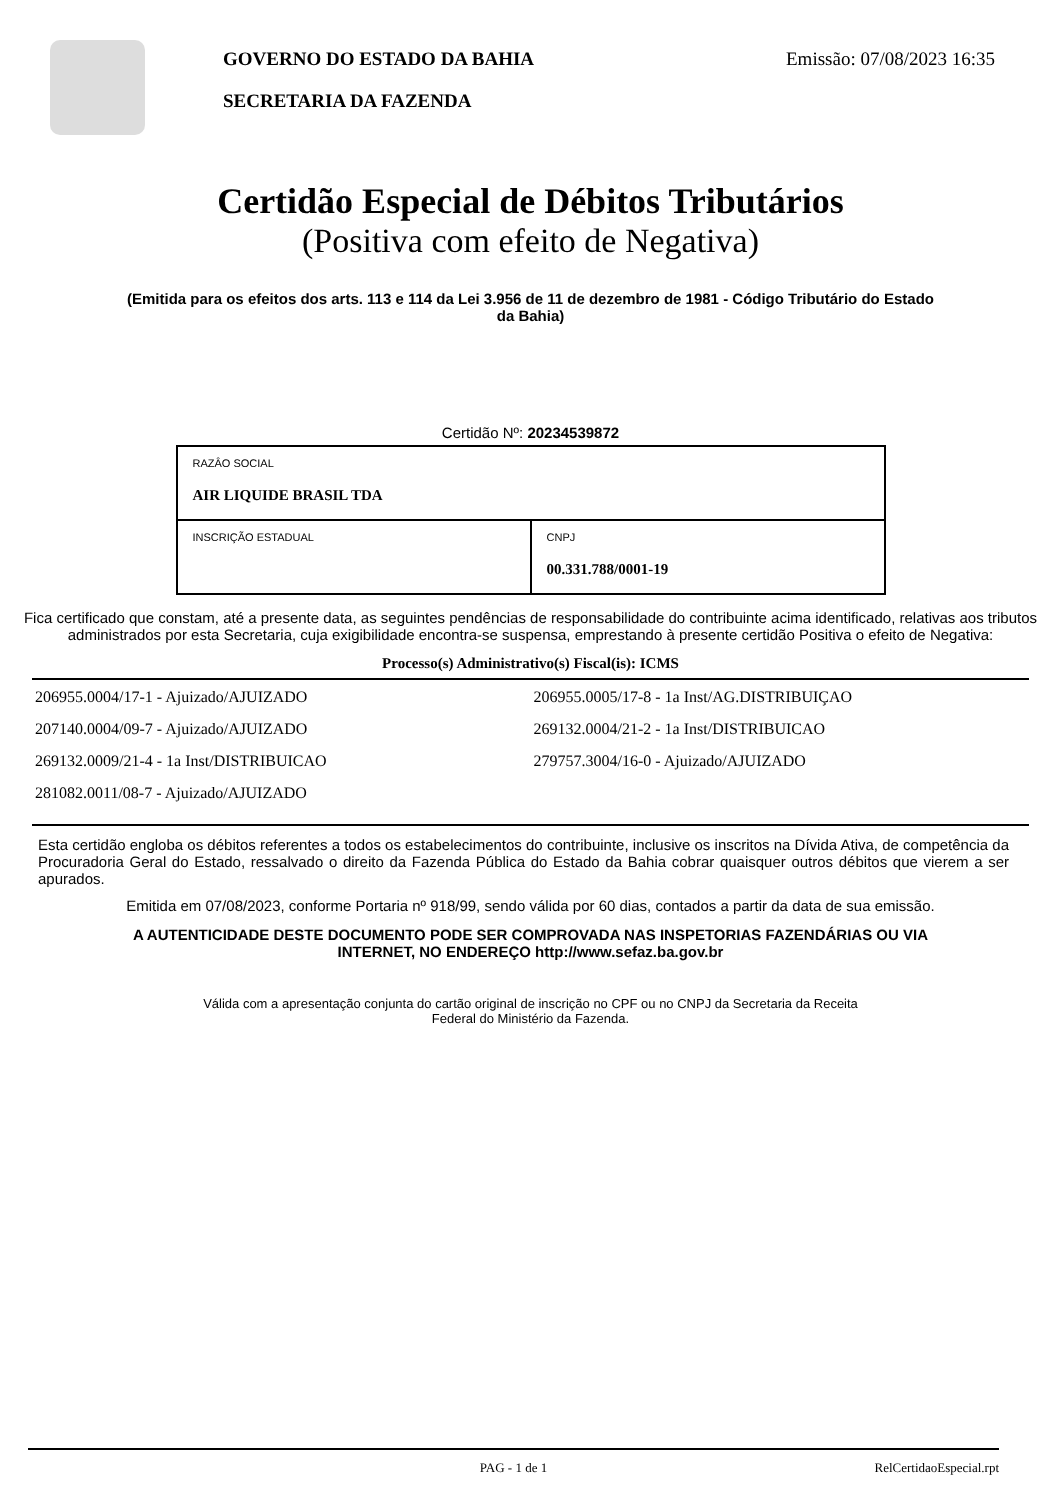GOVERNO DO ESTADO DA BAHIA
SECRETARIA DA FAZENDA
Emissão: 07/08/2023 16:35
Certidão Especial de Débitos Tributários
(Positiva com efeito de Negativa)
(Emitida para os efeitos dos arts. 113 e 114 da Lei 3.956 de 11 de dezembro de 1981 - Código Tributário do Estado da Bahia)
Certidão Nº: 20234539872
| RAZÂO SOCIAL AIR LIQUIDE BRASIL TDA | |
| INSCRIÇÃO ESTADUAL | CNPJ 00.331.788/0001-19 |
Fica certificado que constam, até a presente data, as seguintes pendências de responsabilidade do contribuinte acima identificado, relativas aos tributos administrados por esta Secretaria, cuja exigibilidade encontra-se suspensa, emprestando à presente certidão Positiva o efeito de Negativa:
Processo(s) Administrativo(s) Fiscal(is): ICMS
206955.0004/17-1 - Ajuizado/AJUIZADO
207140.0004/09-7 - Ajuizado/AJUIZADO
269132.0009/21-4 - 1a Inst/DISTRIBUICAO
281082.0011/08-7 - Ajuizado/AJUIZADO
206955.0005/17-8 - 1a Inst/AG.DISTRIBUIÇAO
269132.0004/21-2 - 1a Inst/DISTRIBUICAO
279757.3004/16-0 - Ajuizado/AJUIZADO
Esta certidão engloba os débitos referentes a todos os estabelecimentos do contribuinte, inclusive os inscritos na Dívida Ativa, de competência da Procuradoria Geral do Estado, ressalvado o direito da Fazenda Pública do Estado da Bahia cobrar quaisquer outros débitos que vierem a ser apurados.
Emitida em 07/08/2023, conforme Portaria nº 918/99, sendo válida por 60 dias, contados a partir da data de sua emissão.
A AUTENTICIDADE DESTE DOCUMENTO PODE SER COMPROVADA NAS INSPETORIAS FAZENDÁRIAS OU VIA INTERNET, NO ENDEREÇO http://www.sefaz.ba.gov.br
Válida com a apresentação conjunta do cartão original de inscrição no CPF ou no CNPJ da Secretaria da Receita Federal do Ministério da Fazenda.
PAG - 1 de 1 RelCertidaoEspecial.rpt